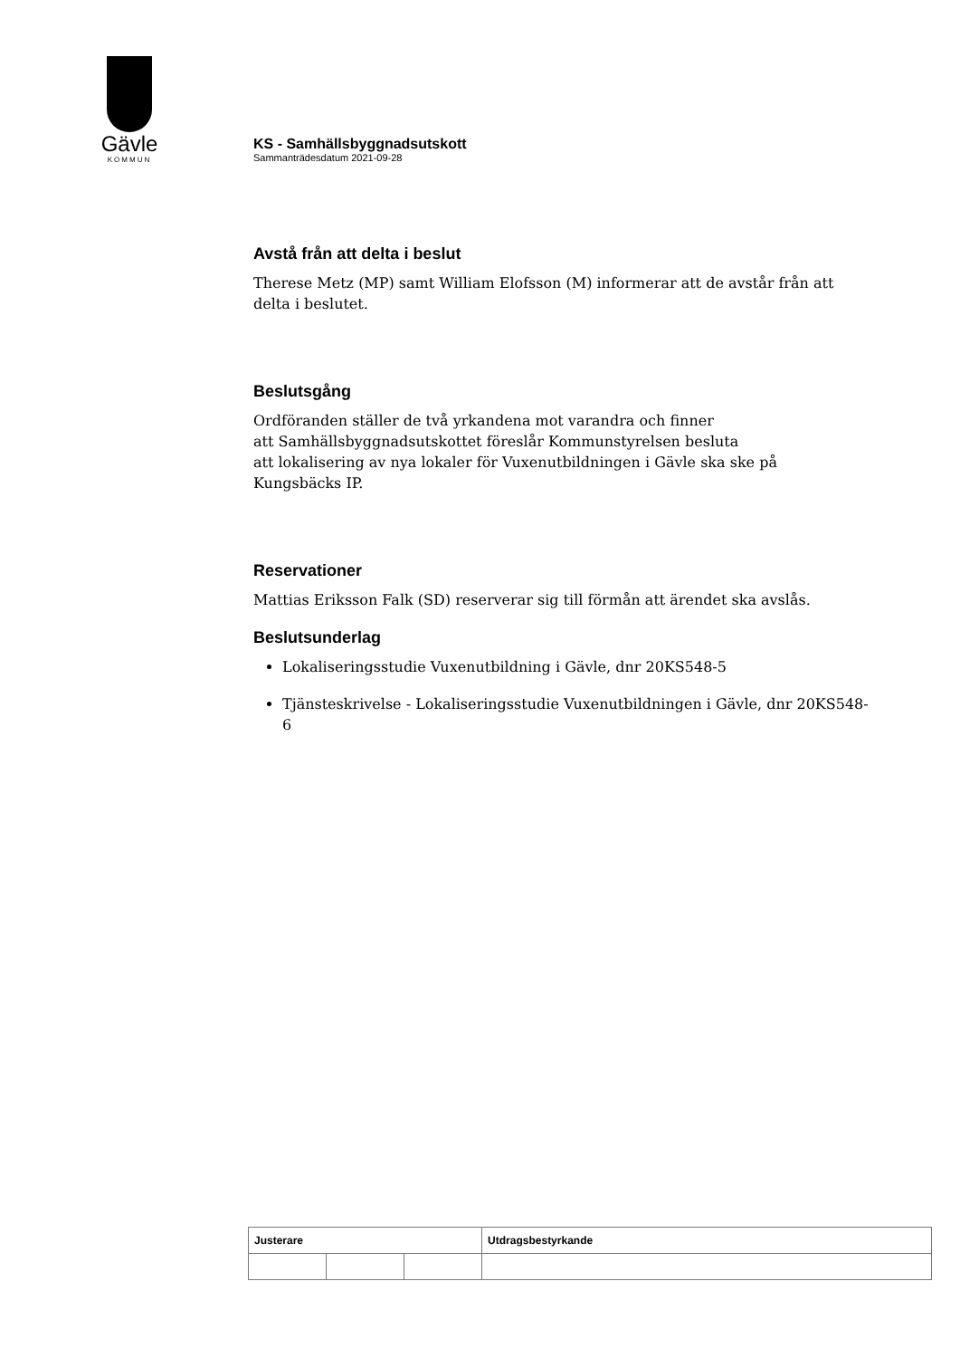Gävle
KOMMUN
KS - Samhällsbyggnadsutskott
Sammanträdesdatum 2021-09-28
Avstå från att delta i beslut
Therese Metz (MP) samt William Elofsson (M) informerar att de avstår från att delta i beslutet.
Beslutsgång
Ordföranden ställer de två yrkandena mot varandra och finner
att Samhällsbyggnadsutskottet föreslår Kommunstyrelsen besluta
att lokalisering av nya lokaler för Vuxenutbildningen i Gävle ska ske på Kungsbäcks IP.
Reservationer
Mattias Eriksson Falk (SD) reserverar sig till förmån att ärendet ska avslås.
Beslutsunderlag
Lokaliseringsstudie Vuxenutbildning i Gävle, dnr 20KS548-5
Tjänsteskrivelse - Lokaliseringsstudie Vuxenutbildningen i Gävle, dnr 20KS548-6
| Justerare | | | Utdragsbestyrkande |
| --- | --- | --- | --- |